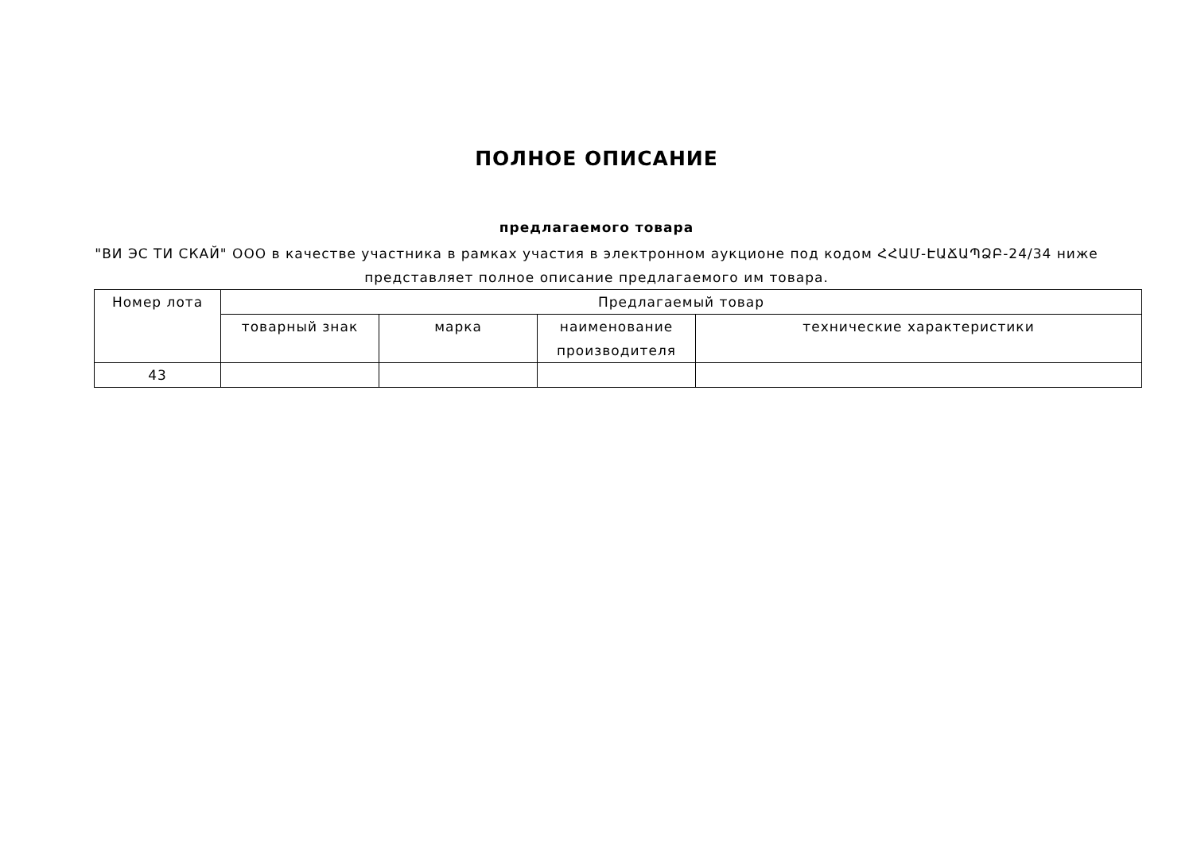ПОЛНОЕ ОПИСАНИЕ
предлагаемого товара
"ВИ ЭС ТИ СКАЙ" ООО в качестве участника в рамках участия в электронном аукционе под кодом ՀՀԱՄ-ԷԱՃԱՊՁԲ-24/34 ниже представляет полное описание предлагаемого им товара.
| Номер лота | Предлагаемый товар | | | |
| --- | --- | --- | --- | --- |
| | товарный знак | марка | наименование производителя | технические характеристики |
| 43 | | | | |